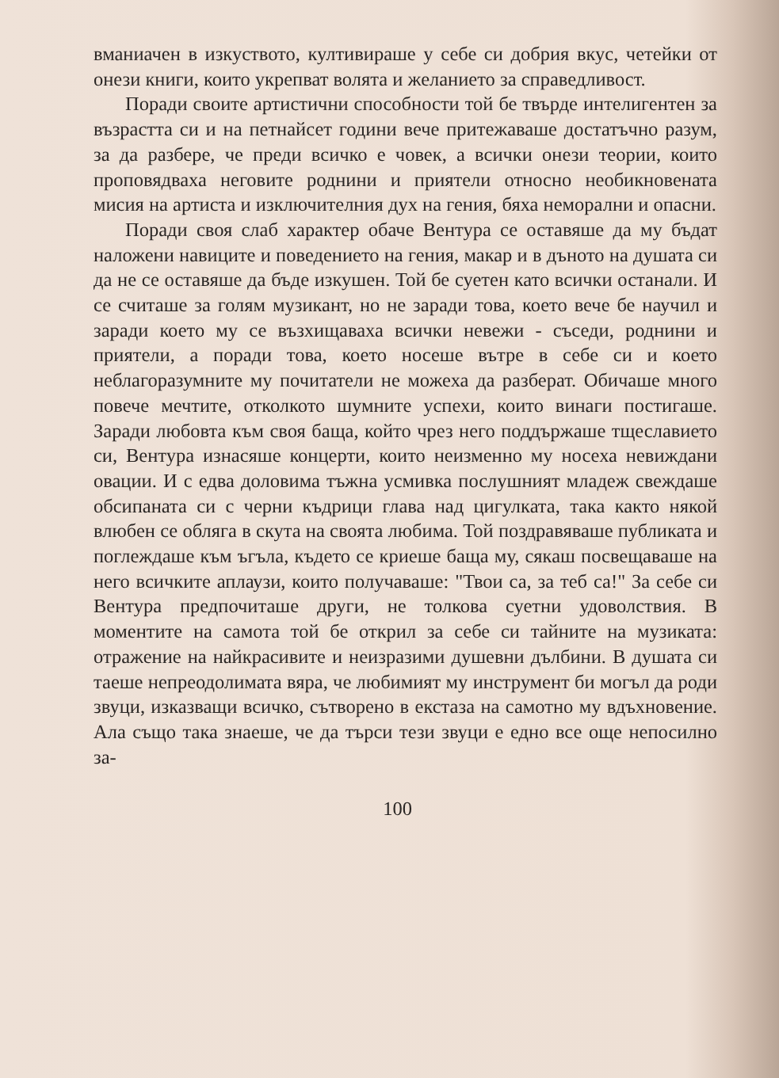вманиачен в изкуството, култивираше у себе си добрия вкус, четейки от онези книги, които укрепват волята и желанието за справедливост.
Поради своите артистични способности той бе твърде интелигентен за възрастта си и на петнайсет години вече притежаваше достатъчно разум, за да разбере, че преди всичко е човек, а всички онези теории, които проповядваха неговите роднини и приятели относно необикновената мисия на артиста и изключителния дух на гения, бяха неморални и опасни.
Поради своя слаб характер обаче Вентура се оставяше да му бъдат наложени навиците и поведението на гения, макар и в дъното на душата си да не се оставяше да бъде изкушен. Той бе суетен като всички останали. И се считаше за голям музикант, но не заради това, което вече бе научил и заради което му се възхищаваха всички невежи - съседи, роднини и приятели, а поради това, което носеше вътре в себе си и което неблагоразумните му почитатели не можеха да разберат. Обичаше много повече мечтите, отколкото шумните успехи, които винаги постигаше. Заради любовта към своя баща, който чрез него поддържаше тщеславието си, Вентура изнасяше концерти, които неизменно му носеха невиждани овации. И с едва доловима тъжна усмивка послушният младеж свеждаше обсипаната си с черни къдрици глава над цигулката, така както някой влюбен се обляга в скута на своята любима. Той поздравяваше публиката и поглеждаше към ъгъла, където се криеше баща му, сякаш посвещаваше на него всичките аплаузи, които получаваше: "Твои са, за теб са!" За себе си Вентура предпочиташе други, не толкова суетни удоволствия. В моментите на самота той бе открил за себе си тайните на музиката: отражение на найкрасивите и неизразими душевни дълбини. В душата си таеше непреодолимата вяра, че любимият му инструмент би могъл да роди звуци, изказващи всичко, сътворено в екстаза на самотно му вдъхновение. Ала също така знаеше, че да търси тези звуци е едно все още непосилно за-
100